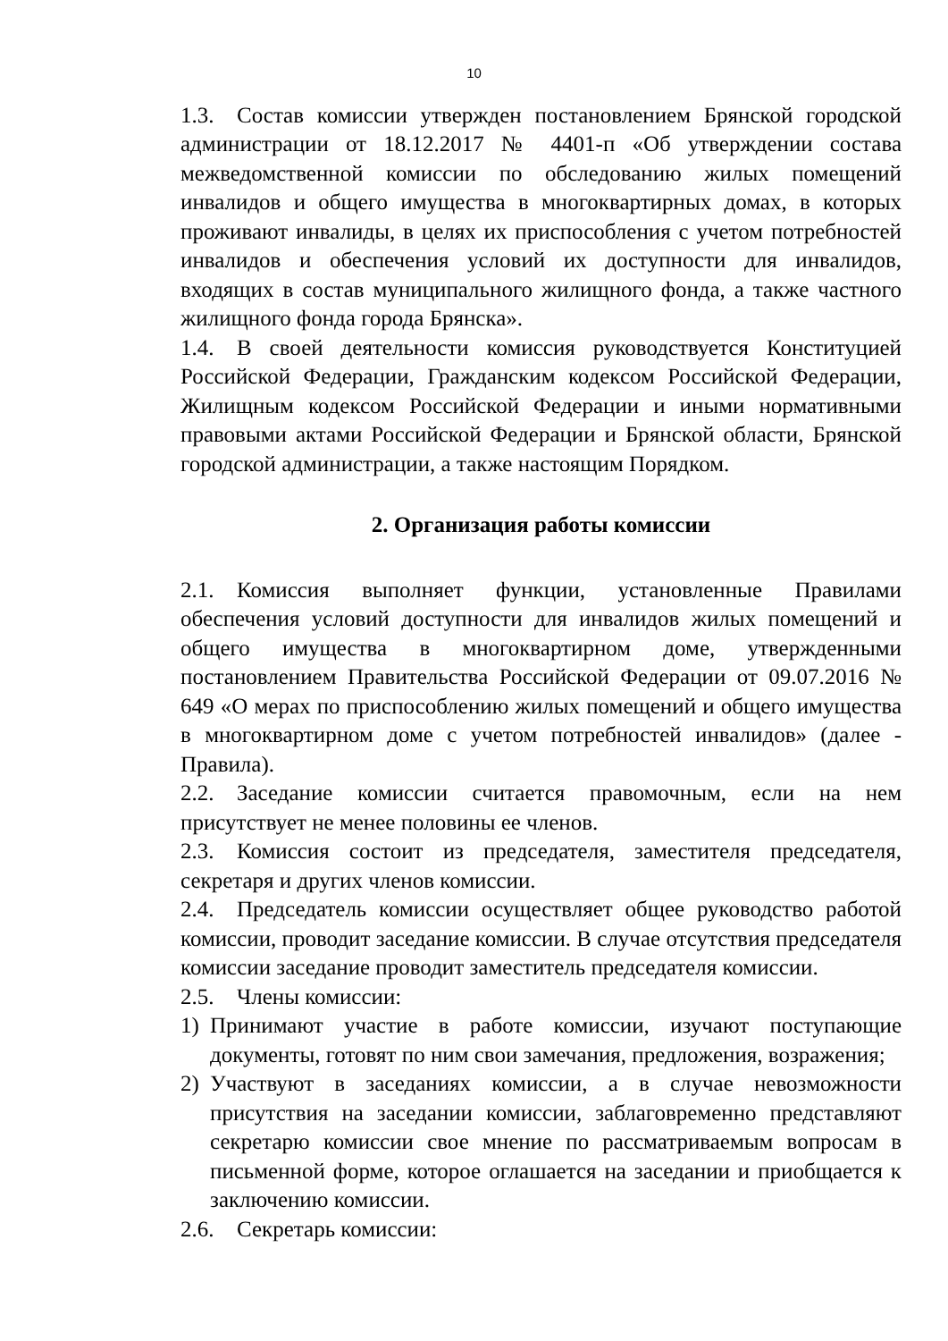10
1.3. Состав комиссии утвержден постановлением Брянской городской администрации от 18.12.2017 № 4401-п «Об утверждении состава межведомственной комиссии по обследованию жилых помещений инвалидов и общего имущества в многоквартирных домах, в которых проживают инвалиды, в целях их приспособления с учетом потребностей инвалидов и обеспечения условий их доступности для инвалидов, входящих в состав муниципального жилищного фонда, а также частного жилищного фонда города Брянска».
1.4. В своей деятельности комиссия руководствуется Конституцией Российской Федерации, Гражданским кодексом Российской Федерации, Жилищным кодексом Российской Федерации и иными нормативными правовыми актами Российской Федерации и Брянской области, Брянской городской администрации, а также настоящим Порядком.
2. Организация работы комиссии
2.1. Комиссия выполняет функции, установленные Правилами обеспечения условий доступности для инвалидов жилых помещений и общего имущества в многоквартирном доме, утвержденными постановлением Правительства Российской Федерации от 09.07.2016 № 649 «О мерах по приспособлению жилых помещений и общего имущества в многоквартирном доме с учетом потребностей инвалидов» (далее - Правила).
2.2. Заседание комиссии считается правомочным, если на нем присутствует не менее половины ее членов.
2.3. Комиссия состоит из председателя, заместителя председателя, секретаря и других членов комиссии.
2.4. Председатель комиссии осуществляет общее руководство работой комиссии, проводит заседание комиссии. В случае отсутствия председателя комиссии заседание проводит заместитель председателя комиссии.
2.5. Члены комиссии:
1) Принимают участие в работе комиссии, изучают поступающие документы, готовят по ним свои замечания, предложения, возражения;
2) Участвуют в заседаниях комиссии, а в случае невозможности присутствия на заседании комиссии, заблаговременно представляют секретарю комиссии свое мнение по рассматриваемым вопросам в письменной форме, которое оглашается на заседании и приобщается к заключению комиссии.
2.6. Секретарь комиссии: